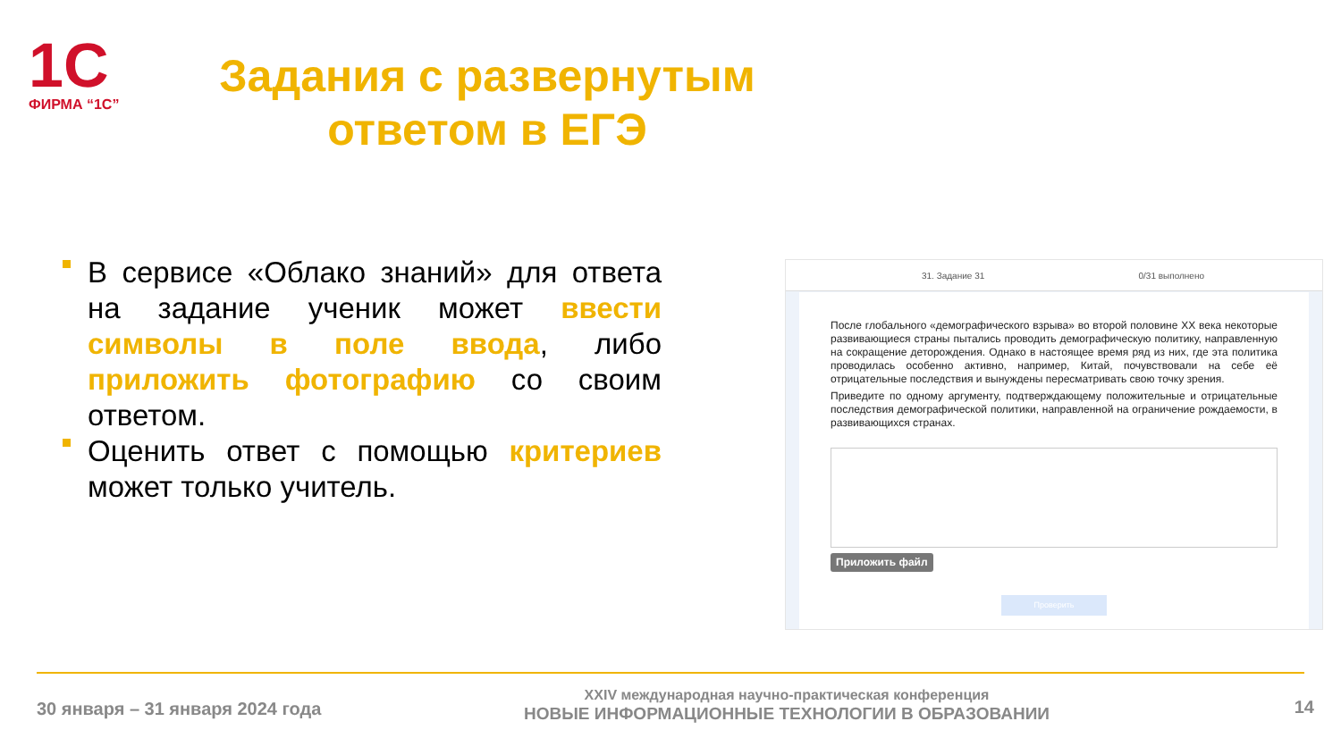1С
ФИРМА “1С”
Задания с развернутым ответом в ЕГЭ
В сервисе «Облако знаний» для ответа на задание ученик может ввести символы в поле ввода, либо приложить фотографию со своим ответом.
Оценить ответ с помощью критериев может только учитель.
31. Задание 31 0/31 выполнено
После глобального «демографического взрыва» во второй половине XX века некоторые развивающиеся страны пытались проводить демографическую политику, направленную на сокращение деторождения. Однако в настоящее время ряд из них, где эта политика проводилась особенно активно, например, Китай, почувствовали на себе её отрицательные последствия и вынуждены пересматривать свою точку зрения.
Приведите по одному аргументу, подтверждающему положительные и отрицательные последствия демографической политики, направленной на ограничение рождаемости, в развивающихся странах.
Приложить файл
Проверить
30 января – 31 января 2024 года
XXIV международная научно-практическая конференция
НОВЫЕ ИНФОРМАЦИОННЫЕ ТЕХНОЛОГИИ В ОБРАЗОВАНИИ
14